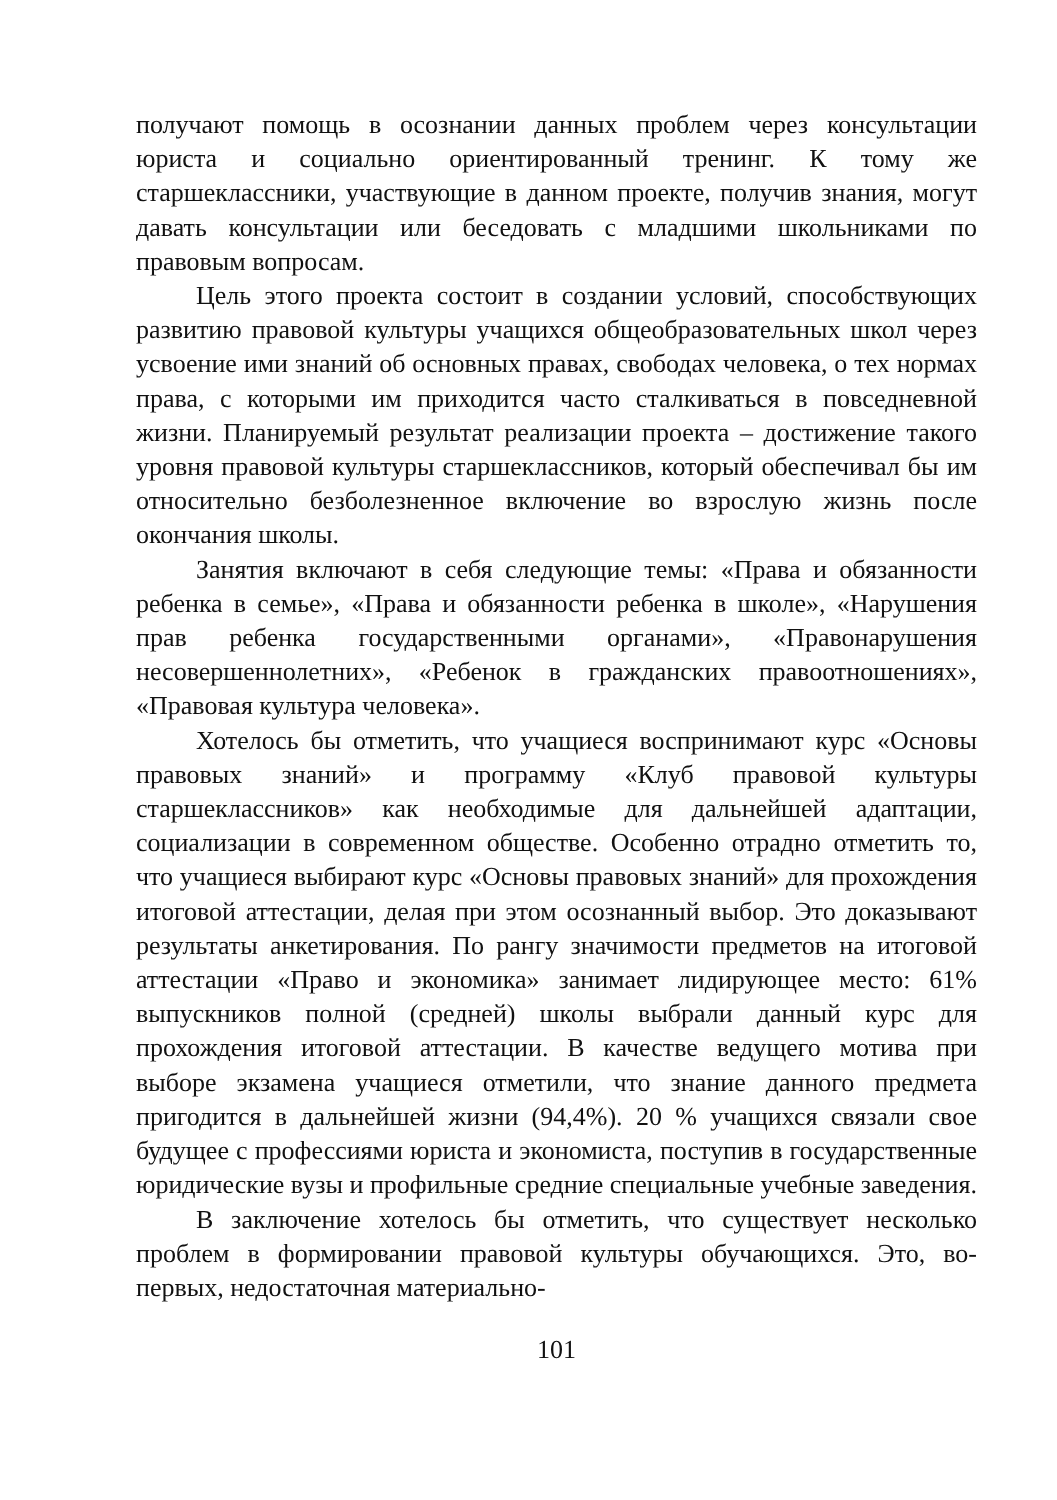получают помощь в осознании данных проблем через консультации юриста и социально ориентированный тренинг. К тому же старшеклассники, участвующие в данном проекте, получив знания, могут давать консультации или беседовать с младшими школьниками по правовым вопросам.
Цель этого проекта состоит в создании условий, способствующих развитию правовой культуры учащихся общеобразовательных школ через усвоение ими знаний об основных правах, свободах человека, о тех нормах права, с которыми им приходится часто сталкиваться в повседневной жизни. Планируемый результат реализации проекта – достижение такого уровня правовой культуры старшеклассников, который обеспечивал бы им относительно безболезненное включение во взрослую жизнь после окончания школы.
Занятия включают в себя следующие темы: «Права и обязанности ребенка в семье», «Права и обязанности ребенка в школе», «Нарушения прав ребенка государственными органами», «Правонарушения несовершеннолетних», «Ребенок в гражданских правоотношениях», «Правовая культура человека».
Хотелось бы отметить, что учащиеся воспринимают курс «Основы правовых знаний» и программу «Клуб правовой культуры старшеклассников» как необходимые для дальнейшей адаптации, социализации в современном обществе. Особенно отрадно отметить то, что учащиеся выбирают курс «Основы правовых знаний» для прохождения итоговой аттестации, делая при этом осознанный выбор. Это доказывают результаты анкетирования. По рангу значимости предметов на итоговой аттестации «Право и экономика» занимает лидирующее место: 61% выпускников полной (средней) школы выбрали данный курс для прохождения итоговой аттестации. В качестве ведущего мотива при выборе экзамена учащиеся отметили, что знание данного предмета пригодится в дальнейшей жизни (94,4%). 20 % учащихся связали свое будущее с профессиями юриста и экономиста, поступив в государственные юридические вузы и профильные средние специальные учебные заведения.
В заключение хотелось бы отметить, что существует несколько проблем в формировании правовой культуры обучающихся. Это, во-первых, недостаточная материально-
101